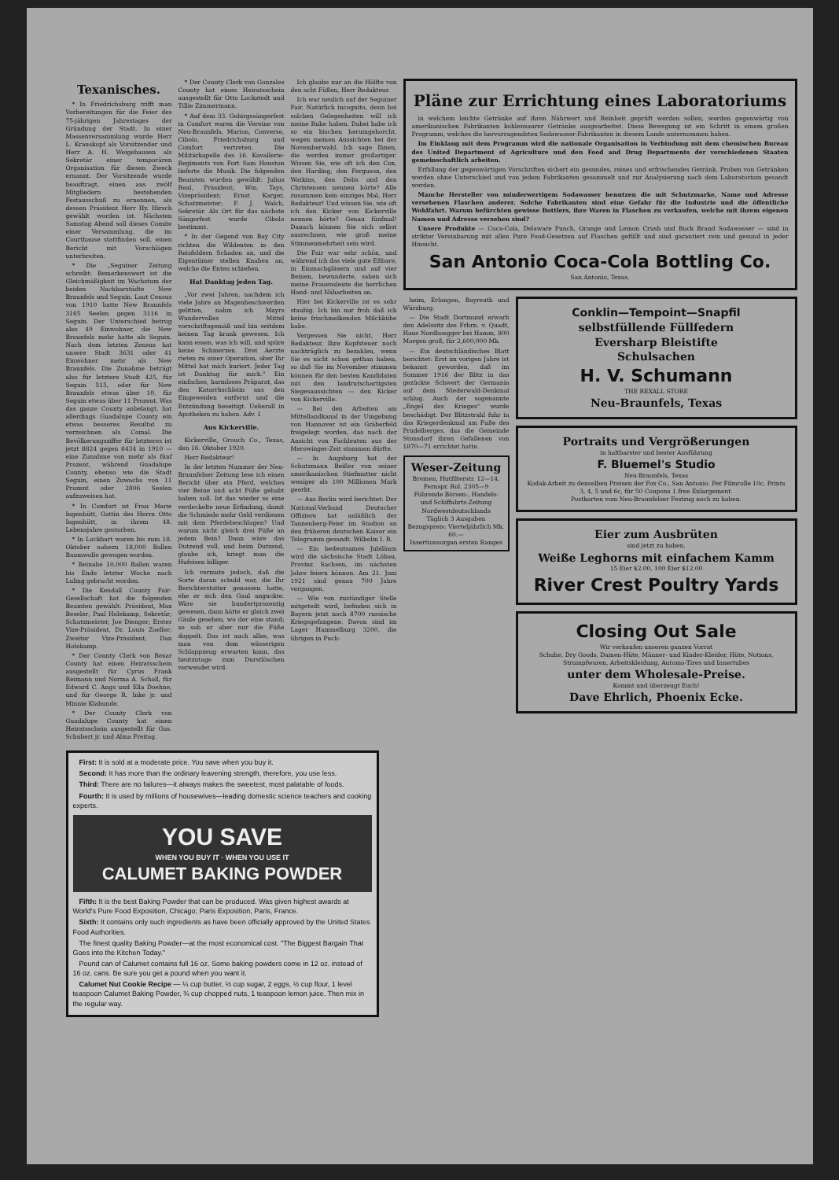Texanisches.
* In Friedrichsburg trifft man Vorbereitungen für die Feier des 75-jährigen Jahrestages der Gründung der Stadt. In einer Massenversammlung wurde Herr L. Krauskopf als Vorsitzender und Herr A. H. Weigehausen als Sekretär einer temporären Organisation für diesen Zweck ernannt. Der Vorsitzende wurde beauftragt, einen aus zwölf Mitgliedern bestehenden Festausschuß zu ernennen, als dessen Präsident Herr Hy. Hirsch gewählt worden ist. Nächsten Samstag Abend soll dieses Comite einer Versammlung, die im Courthause stattfinden soll, einen Bericht mit Vorschlägen unterbreiten.
* Die „Seguiner Zeitung schreibt: Bemerkenswert ist die Gleichmäßigkeit im Wachstum der beiden Nachbarstädte New Braunfels und Seguin. Laut Census von 1910 hatte New Braunfels 3165 Seelen gegen 3116 in Seguin. Der Unterschied betrug also 49 Einwohner, die New Braunfels mehr hatte als Seguin. Nach dem letzten Zensus hat unsere Stadt 3631 oder 41 Einwohner mehr als New Braunfels. Die Zunahme beträgt also für letztere Stadt 425, für Seguin 515, oder für New Braunfels etwas über 10, für Seguin etwas über 11 Prozent. Was das ganze County anbelangt, hat allerdings Guadalupe County ein etwas besseres Resultat zu verzeichnen als Comal. Die Bevölkerungsziffer für letzteres ist jetzt 8824 gegen 8434 in 1910 — eine Zunahme von mehr als fünf Prozent, während Guadalupe County, ebenso wie die Stadt Seguin, einen Zuwachs von 11 Prozent oder 2806 Seelen aufzuweisen hat.
* In Comfort ist Frau Marie Ingenhütt, Gattin des Herrn Otto Ingenhütt, in ihrem 48. Lebensjahre gestorben.
* In Lockhart waren bis zum 18. Oktober nahezu 18,000 Ballen Baumwolle gewogen worden.
* Beinahe 10,000 Ballen waren bis Ende letzter Woche nach Luling gebracht worden.
* Die Kendall County Fair-Gesellschaft hat die folgenden Beamten gewählt: Präsident, Max Beseler; Paul Holekamp, Sekretär; Schatzmeister, Joe Dienger; Erster Vize-Präsident, Dr. Louis Zoeller; Zweiter Vize-Präsident, Dan Holekamp.
* Der County Clerk von Bexar County hat einen Heiratsschein ausgestellt für Cyrus Frank Reimann und Norma A. Scholl, für Edward C. Angs und Ella Doehne, und für George R. Inke jr. und Minnie Klabunde.
* Der County Clerk von Guadalupe County hat einen Heiratsschein ausgestellt für Gus. Schubert jr. und Alma Freitag.
* Der County Clerk von Gonzales County hat einen Heiratsschein ausgestellt für Otto Lockstedt und Tillie Zimmermann.
* Auf dem 33. Gebirgssängerfest in Comfort waren die Vereine von Neu-Braunfels, Marion, Converse, Cibolo, Friedrichsburg und Comfort vertreten. Die Militärkapelle des 16. Kavallerie-Regiments von Fort Sam Houston lieferte die Musik. Die folgenden Beamten wurden gewählt: Julius Real, Präsident; Wm. Tays, Vizepräsident; Ernst Karger, Schatzmeister; F. J. Walch, Sekretär. Als Ort für das nächste Sängerfest wurde Cibolo bestimmt.
* In der Gegend von Bay City richten die Wildenten in den Reisfeldern Schaden an, und die Eigentümer stellen Knaben an, welche die Enten schießen.
Hat Danktag jeden Tag.
„Vor zwei Jahren, nachdem ich viele Jahre an Magenbeschwerden gelitten, nahm ich Mayrs Wundervolles Mittel vorschriftsgemäß und bin seitdem keinen Tag krank gewesen. Ich kann essen, was ich will, und spüre keine Schmerzen. Drei Aerzte rieten zu einer Operation, aber Ihr Mittel hat mich kuriert. Jeder Tag ist Danktag für mich." Ein einfaches, harmloses Präparat, das den Katarrhschleim aus den Eingeweiden entfernt und die Entzündung beseitigt. Ueberall in Apotheken zu haben. Adv. 1
Aus Kickerville.
Kickerville, Grouch Co., Texas, den 16. Oktober 1920.
Herr Redakteur!
In der letzten Nummer der Neu-Braunfelser Zeitung lese ich einen Bericht über ein Pferd, welches vier Beine und acht Füße gehabt haben soll. Ist das wieder so eine verdeckelte neue Erfindung, damit die Schmiede mehr Geld verdienen mit dem Pferdebeschlagen? Und warum nicht gleich drei Füße an jedem Bein? Dann wäre das Dutzend voll, und beim Dutzend, glaube ich, kriegt man die Hufeisen billiger.
Ich vermute jedoch, daß die Sorte daran schuld war, die Ihr Berichterstatter genossen hatte, ehe er sich den Gaul anguckte. Wäre sie hundertprozentig gewesen, dann hätte er gleich zwei Gäule gesehen, wo der eine stand; so sah er aber nur die Füße doppelt. Das ist auch alles, was man von dem wässerigen Schlappzeug erwarten kann, das heutzutage zum Durstlöschen verwendet wird.
Ich glaube nur an die Hälfte von den acht Füßen, Herr Redakteur.
Ich war neulich auf der Seguiner Fair. Natürlich incognito, denn bei solchen Gelegenheiten will ich meine Ruhe haben. Dabei habe ich so ein bischen herumgehorcht, wegen meinen Aussichten bei der Novemberwahl. Ich sage Ihnen, die werden immer großartiger. Wissen Sie, wie oft ich den Cox, den Harding, den Ferguson, den Watkins, den Debs und den Christensen nennen hörte? Alle zusammen kein einziges Mal, Herr Redakteur! Und wissen Sie, wie oft ich den Kicker von Kickerville nennen hörte? Genau fünfmal! Danach können Sie sich selbst ausrechnen, wie groß meine Stimmenmehrheit sein wird.
Die Fair war sehr schön, und während ich das viele gute Eßbare, in Einmachgläsern und auf vier Beinen, bewunderte, sahen sich meine Frauensleute die herrlichen Hand- und Näharbeiten an.
Hier bei Kickerville ist es sehr staubig. Ich bin nur froh daß ich keine frischmelkenden Milchkühe habe.
Vergessen Sie nicht, Herr Redakteur, Ihre Kopfsteuer noch nachträglich zu bezahlen, wenn Sie es nicht schon gethan haben, so daß Sie im November stimmen können für den besten Kandidaten mit den landrutschartigsten Siegesaussichten — den Kicker von Kickerville.
— Bei den Arbeiten am Mittellandkanal in der Umgebung von Hannover ist ein Gräberfeld freigelegt worden, das nach der Ansicht von Fachleuten aus der Merowinger-Zeit stammen dürfte.
— In Augsburg hat der Schutzmann Beißer von seiner amerikanischen Stiefmutter nicht weniger als 100 Millionen Mark geerbt.
— Aus Berlin wird berichtet: Der National-Verband Deutscher Offiziere hat anläßlich der Tannenberg-Feier im Stadion an den früheren deutschen Kaiser ein Telegramm gesandt. Wilhelm I. R.
— Ein bedeutsames Jubiläum wird die sächsische Stadt Löbau, Provinz Sachsen, im nächsten Jahre feiern können. Am 21. Juni 1921 sind genau 700 Jahre vergangen.
— Wie von zuständiger Stelle mitgeteilt wird, befinden sich in Bayern jetzt noch 8700 russische Kriegsgefangene. Davon sind im Lager Hammelburg 3200, die übrigen in Puch-
Pläne zur Errichtung eines Laboratoriums
in welchem leichte Getränke auf ihren Nährwert und Reinheit geprüft werden sollen, werden gegenwärtig von amerikanischen Fabrikanten kohlensaurer Getränke ausgearbeitet. Diese Bewegung ist ein Schritt in einem großen Programm, welches die hervorragendsten Sodawasser-Fabrikanten in diesem Lande unternommen haben.
Im Einklang mit dem Programm wird die nationale Organisation in Verbindung mit dem chemischen Bureau des United Department of Agriculture und den Food and Drug Departments der verschiedenen Staaten gemeinschaftlich arbeiten.
Erfüllung der gegenwärtigen Vorschriften sichert ein gesundes, reines und erfrischendes Getränk. Proben von Getränken werden ohne Unterschied und von jedem Fabrikanten gesammelt und zur Analysierung nach dem Laboratorium gesandt werden.
Manche Hersteller von minderwertigem Sodawasser benutzen die mit Schutzmarke, Name und Adresse versehenen Flaschen anderer. Solche Fabrikanten sind eine Gefahr für die Industrie und die öffentliche Wohlfahrt. Warum befürchten gewisse Bottlers, ihre Waren in Flaschen zu verkaufen, welche mit ihrem eigenen Namen und Adresse versehen sind?
Unsere Produkte — Coca-Cola, Delaware Punch, Orange und Lemon Crush und Buck Brand Sodawasser — sind in strikter Vereinbarung mit allen Pure Food-Gesetzen auf Flaschen gefüllt und sind garantiert rein und gesund in jeder Hinsicht.
San Antonio Coca-Cola Bottling Co.
San Antonio, Texas.
heim, Erlangen, Bayreuth und Würzburg.
— Die Stadt Dortmund erwarb den Adelssitz des Frhrn. v. Quadt, Haus Nordboegger bei Hamm, 800 Morgen groß, für 2,600,000 Mk.
— Ein deutschländisches Blatt berichtet: Erst im vorigen Jahre ist bekannt geworden, daß im Sommer 1916 der Blitz in das gezückte Schwert der Germania auf dem Niederwald-Denkmal schlug. Auch der sogenannte „Engel des Krieges" wurde beschädigt. Der Blitzstrahl fuhr in das Kriegerdenkmal am Fuße des Prudelberges, das die Gemeinde Stonsdorf ihren Gefallenen von 1870—71 errichtet hatte.
Weser-Zeitung
Bremen, Hutfilterstr. 12—14, Fernspr. Rol. 2305—9
Führende Börsen-, Handels- und Schiffahrts-Zeitung Nordwestdeutschlands
Täglich 3 Ausgaben
Bezugspreis: Vierteljährlich Mk. 60.—
Insertionsorgan ersten Ranges
Conklin—Tempoint—Snapfil
selbstfüllende Füllfedern
Eversharp Bleistifte
Schulsachen
H. V. Schumann
THE REXALL STORE
Neu-Braunfels, Texas
Portraits und Vergrößerungen
in haltbarster und bester Ausführung
F. Bluemel's Studio
Neu-Braunfels, Texas
Kodak-Arbeit zu denselben Preisen der Fox Co., San Antonio. Per Filmrolle 10c, Prints 3, 4, 5 und 6c, für 50 Coupons 1 free Enlargement.
Postkarten vom Neu-Braunfelser Festzug noch zu haben.
Eier zum Ausbrüten
sind jetzt zu haben.
Weiße Leghorns mit einfachem Kamm
15 Eier $2.00, 100 Eier $12.00
River Crest Poultry Yards
Closing Out Sale
Wir verkaufen unseren ganzen Vorrat
Schuhe, Dry Goods, Damen-Hüte, Männer- und Kinder-Kleider, Hüte, Notions, Strumpfwaren, Arbeitskleidung, Automo-Tires und Innertubes
unter dem Wholesale-Preise.
Kommt und überzeugt Euch!
Dave Ehrlich, Phoenix Ecke.
First: It is sold at a moderate price. You save when you buy it.
Second: It has more than the ordinary leavening strength, therefore, you use less.
Third: There are no failures—it always makes the sweetest, most palatable of foods.
Fourth: It is used by millions of housewives—leading domestic science teachers and cooking experts.
YOU SAVE
WHEN YOU BUY IT · WHEN YOU USE IT
CALUMET BAKING POWDER
Fifth: It is the best Baking Powder that can be produced. Was given highest awards at World's Pure Food Exposition, Chicago; Paris Exposition, Paris, France.
Sixth: It contains only such ingredients as have been officially approved by the United States Food Authorities.
The finest quality Baking Powder—at the most economical cost. "The Biggest Bargain That Goes into the Kitchen Today."
Pound can of Calumet contains full 16 oz. Some baking powders come in 12 oz. instead of 16 oz. cans. Be sure you get a pound when you want it.
Calumet Nut Cookie Recipe — ¼ cup butter, ½ cup sugar, 2 eggs, ½ cup flour, 1 level teaspoon Calumet Baking Powder, ¾ cup chopped nuts, 1 teaspoon lemon juice. Then mix in the regular way.